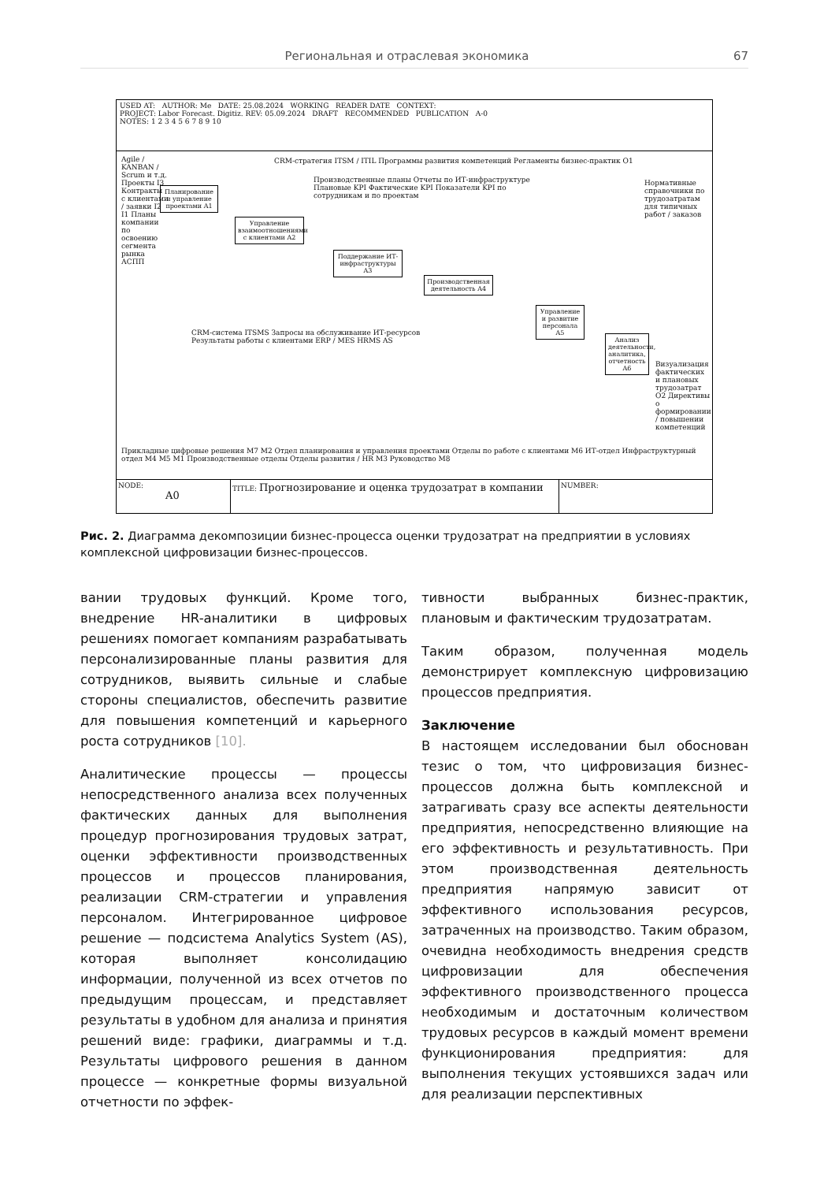Региональная и отраслевая экономика 67
USED AT: AUTHOR: Me DATE: 25.08.2024 WORKING READER DATE CONTEXT:
PROJECT: Labor Forecast. Digitiz. REV: 05.09.2024 DRAFT RECOMMENDED PUBLICATION A-0
NOTES: 1 2 3 4 5 6 7 8 9 10
Планирование и управление проектами A1
Управление взаимоотношениями с клиентами A2
Поддержание ИТ-инфраструктуры A3
Производственная деятельность A4
Управление и развитие персонала A5
Анализ деятельности, аналитика, отчетность A6
Agile / KANBAN / Scrum и т.д. Проекты I3 Контракты с клиентами / заявки I2 I1 Планы компании по освоению сегмента рынка АСПП
CRM-стратегия ITSM / ITIL Программы развития компетенций Регламенты бизнес-практик O1
Нормативные справочники по трудозатратам для типичных работ / заказов
Производственные планы Отчеты по ИТ-инфраструктуре Плановые KPI Фактические KPI Показатели KPI по сотрудникам и по проектам
CRM-система ITSMS Запросы на обслуживание ИТ-ресурсов Результаты работы с клиентами ERP / MES HRMS AS
Визуализация фактических и плановых трудозатрат O2 Директивы о формировании / повышении компетенций
Прикладные цифровые решения M7 M2 Отдел планирования и управления проектами Отделы по работе с клиентами M6 ИТ-отдел Инфраструктурный отдел M4 M5 M1 Производственные отделы Отделы развития / HR M3 Руководство M8
NODE:
A0
TITLE: Прогнозирование и оценка трудозатрат в компании
NUMBER:
Рис. 2. Диаграмма декомпозиции бизнес-процесса оценки трудозатрат на предприятии в условиях комплексной цифровизации бизнес-процессов.
вании трудовых функций. Кроме того, внедрение HR-аналитики в цифровых решениях помогает компаниям разрабатывать персонализированные планы развития для сотрудников, выявить сильные и слабые стороны специалистов, обеспечить развитие для повышения компетенций и карьерного роста сотрудников [10].
Аналитические процессы — процессы непосредственного анализа всех полученных фактических данных для выполнения процедур прогнозирования трудовых затрат, оценки эффективности производственных процессов и процессов планирования, реализации CRM-стратегии и управления персоналом. Интегрированное цифровое решение — подсистема Analytics System (AS), которая выполняет консолидацию информации, полученной из всех отчетов по предыдущим процессам, и представляет результаты в удобном для анализа и принятия решений виде: графики, диаграммы и т.д. Результаты цифрового решения в данном процессе — конкретные формы визуальной отчетности по эффек-
тивности выбранных бизнес-практик, плановым и фактическим трудозатратам.
Таким образом, полученная модель демонстрирует комплексную цифровизацию процессов предприятия.
Заключение
В настоящем исследовании был обоснован тезис о том, что цифровизация бизнес-процессов должна быть комплексной и затрагивать сразу все аспекты деятельности предприятия, непосредственно влияющие на его эффективность и результативность. При этом производственная деятельность предприятия напрямую зависит от эффективного использования ресурсов, затраченных на производство. Таким образом, очевидна необходимость внедрения средств цифровизации для обеспечения эффективного производственного процесса необходимым и достаточным количеством трудовых ресурсов в каждый момент времени функционирования предприятия: для выполнения текущих устоявшихся задач или для реализации перспективных